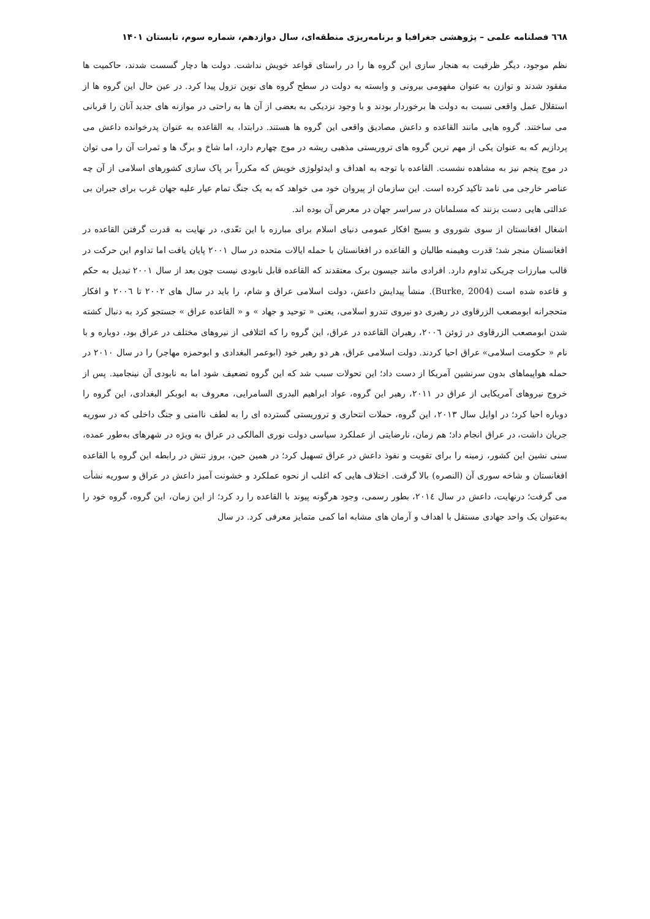٦٦٨ فصلنامه علمی – پژوهشی جغرافیا و برنامه‌ریزی منطقه‌ای، سال دوازدهم، شماره سوم، تابستان ۱۴۰۱
نظم موجود، دیگر ظرفیت به هنجار سازی این گروه ها را در راستای قواعد خویش نداشت. دولت ها دچار گسست شدند، حاکمیت ها مفقود شدند و توازن به عنوان مفهومی بیرونی و وابسته به دولت در سطح گروه های نوین نزول پیدا کرد. در عین حال این گروه ها از استقلال عمل واقعی نسبت به دولت ها برخوردار بودند و با وجود نزدیکی به بعضی از آن ها به راحتی در موازنه های جدید آنان را قربانی می ساختند. گروه هایی مانند القاعده و داعش مصادیق واقعی این گروه ها هستند. درابتدا، به القاعده به عنوان پدرخوانده داعش می پردازیم که به عنوان یکی از مهم ترین گروه های تروریستی مذهبی ریشه در موج چهارم دارد، اما شاخ و برگ ها و ثمرات آن را می توان در موج پنجم نیز به مشاهده نشست. القاعده با توجه به اهداف و ایدئولوژی خویش که مکرراً بر پاک سازی کشورهای اسلامی از آن چه عناصر خارجی می نامد تاکید کرده است. این سازمان از پیروان خود می خواهد که به یک جنگ تمام عیار علیه جهان غرب برای جبران بی عدالتی هایی دست بزنند که مسلمانان در سراسر جهان در معرض آن بوده اند.
اشغال افغانستان از سوی شوروی و بسیج افکار عمومی دنیای اسلام برای مبارزه با این تعّدی، در نهایت به قدرت گرفتن القاعده در افغانستان منجر شد؛ قدرت وهیمنه طالبان و القاعده در افغانستان با حمله ایالات متحده در سال ۲۰۰۱ پایان یافت اما تداوم این حرکت در قالب مبارزات چریکی تداوم دارد. افرادی مانند جیسون برک معتقدند که القاعده قابل نابودی نیست چون بعد از سال ۲۰۰۱ تبدیل به حکم و قاعده شده است (Burke, 2004). منشأ پیدایش داعش، دولت اسلامی عراق و شام، را باید در سال های ۲۰۰۲ تا ۲۰۰٦ و افکار متحجرانه ابومصعب الزرقاوی در رهبری دو نیروی تندرو اسلامی، یعنی « توحید و جهاد » و « القاعده عراق » جستجو کرد به دنبال کشته شدن ابومصعب الزرقاوی در ژوئن ۲۰۰٦، رهبران القاعده در عراق، این گروه را که ائتلافی از نیروهای مختلف در عراق بود، دوباره و با نام « حکومت اسلامی» عراق احیا کردند. دولت اسلامی عراق، هر دو رهبر خود (ابوعمر البغدادی و ابوحمزه مهاجر) را در سال ۲۰۱۰ در حمله هواپیماهای بدون سرنشین آمریکا از دست داد؛ این تحولات سبب شد که این گروه تضعیف شود اما به نابودی آن نینجامید. پس از خروج نیروهای آمریکایی از عراق در ۲۰۱۱، رهبر این گروه، عواد ابراهیم البدری السامرایی، معروف به ابوبکر البغدادی، این گروه را دوباره احیا کرد؛ در اوایل سال ۲۰۱۳، این گروه، حملات انتحاری و تروریستی گسترده ای را به لطف ناامنی و جنگ داخلی که در سوریه جریان داشت، در عراق انجام داد؛ هم زمان، نارضایتی از عملکرد سیاسی دولت نوری المالکی در عراق به ویژه در شهرهای به‌طور عمده، سنی نشین این کشور، زمینه را برای تقویت و نفوذ داعش در عراق تسهیل کرد؛ در همین حین، بروز تنش در رابطه این گروه با القاعده افغانستان و شاخه سوری آن (النصره) بالا گرفت. اختلاف هایی که اغلب از نحوه عملکرد و خشونت آمیز داعش در عراق و سوریه نشأت می گرفت؛ درنهایت، داعش در سال ۲۰۱٤، بطور رسمی، وجود هرگونه پیوند با القاعده را رد کرد؛ از این زمان، این گروه، گروه خود را به‌عنوان یک واحد جهادی مستقل با اهداف و آرمان های مشابه اما کمی متمایز معرفی کرد. در سال